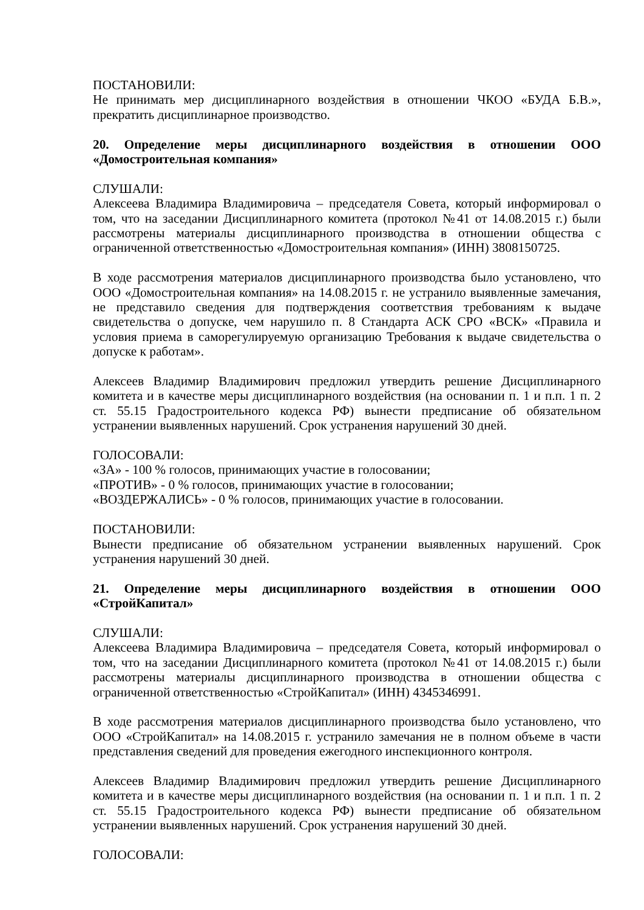ПОСТАНОВИЛИ:
Не принимать мер дисциплинарного воздействия в отношении ЧКОО «БУДА Б.В.», прекратить дисциплинарное производство.
20. Определение меры дисциплинарного воздействия в отношении ООО «Домостроительная компания»
СЛУШАЛИ:
Алексеева Владимира Владимировича – председателя Совета, который информировал о том, что на заседании Дисциплинарного комитета (протокол №41 от 14.08.2015 г.) были рассмотрены материалы дисциплинарного производства в отношении общества с ограниченной ответственностью «Домостроительная компания» (ИНН) 3808150725.
В ходе рассмотрения материалов дисциплинарного производства было установлено, что ООО «Домостроительная компания» на 14.08.2015 г. не устранило выявленные замечания, не представило сведения для подтверждения соответствия требованиям к выдаче свидетельства о допуске, чем нарушило п. 8 Стандарта АСК СРО «ВСК» «Правила и условия приема в саморегулируемую организацию Требования к выдаче свидетельства о допуске к работам».
Алексеев Владимир Владимирович предложил утвердить решение Дисциплинарного комитета и в качестве меры дисциплинарного воздействия (на основании п. 1 и п.п. 1 п. 2 ст. 55.15 Градостроительного кодекса РФ) вынести предписание об обязательном устранении выявленных нарушений. Срок устранения нарушений 30 дней.
ГОЛОСОВАЛИ:
«ЗА» - 100 % голосов, принимающих участие в голосовании;
«ПРОТИВ» - 0 % голосов, принимающих участие в голосовании;
«ВОЗДЕРЖАЛИСЬ» - 0 % голосов, принимающих участие в голосовании.
ПОСТАНОВИЛИ:
Вынести предписание об обязательном устранении выявленных нарушений. Срок устранения нарушений 30 дней.
21. Определение меры дисциплинарного воздействия в отношении ООО «СтройКапитал»
СЛУШАЛИ:
Алексеева Владимира Владимировича – председателя Совета, который информировал о том, что на заседании Дисциплинарного комитета (протокол №41 от 14.08.2015 г.) были рассмотрены материалы дисциплинарного производства в отношении общества с ограниченной ответственностью «СтройКапитал» (ИНН) 4345346991.
В ходе рассмотрения материалов дисциплинарного производства было установлено, что ООО «СтройКапитал» на 14.08.2015 г. устранило замечания не в полном объеме в части представления сведений для проведения ежегодного инспекционного контроля.
Алексеев Владимир Владимирович предложил утвердить решение Дисциплинарного комитета и в качестве меры дисциплинарного воздействия (на основании п. 1 и п.п. 1 п. 2 ст. 55.15 Градостроительного кодекса РФ) вынести предписание об обязательном устранении выявленных нарушений. Срок устранения нарушений 30 дней.
ГОЛОСОВАЛИ: